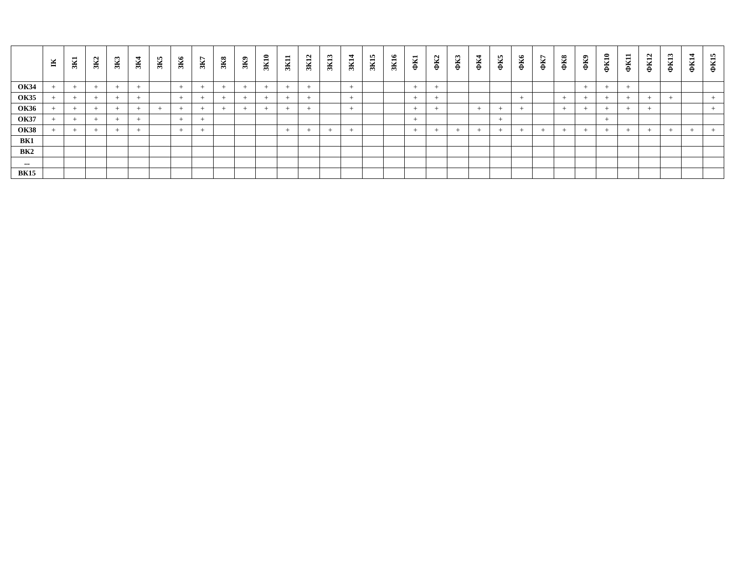| | ІК | ЗК1 | ЗК2 | ЗК3 | ЗК4 | ЗК5 | ЗК6 | ЗК7 | ЗК8 | ЗК9 | ЗК10 | ЗК11 | ЗК12 | ЗК13 | ЗК14 | ЗК15 | ЗК16 | ФК1 | ФК2 | ФК3 | ФК4 | ФК5 | ФК6 | ФК7 | ФК8 | ФК9 | ФК10 | ФК11 | ФК12 | ФК13 | ФК14 | ФК15 |
| --- | --- | --- | --- | --- | --- | --- | --- | --- | --- | --- | --- | --- | --- | --- | --- | --- | --- | --- | --- | --- | --- | --- | --- | --- | --- | --- | --- | --- | --- | --- | --- | --- |
| ОК34 | + | + | + | + | + | | + | + | + | + | + | + | + | | + | | | + | + | | | | | | | + | + | + | | | | |
| ОК35 | + | + | + | + | + | | + | + | + | + | + | + | + | | + | | | + | + | | | | + | | + | + | + | + | + | + | | + |
| ОК36 | + | + | + | + | + | + | + | + | + | + | + | + | + | | + | | | + | + | | + | + | + | | + | + | + | + | + | | | + |
| ОК37 | + | + | + | + | + | | + | + | | | | | | | | | | + | | | | + | | | | | + | | | | | |
| ОК38 | + | + | + | + | + | | + | + | | | | + | + | + | + | | | + | + | + | + | + | + | + | + | + | + | + | + | + | + | + |
| ВК1 | | | | | | | | | | | | | | | | | | | | | | | | | | | | | | | | |
| ВК2 | | | | | | | | | | | | | | | | | | | | | | | | | | | | | | | | |
| ... | | | | | | | | | | | | | | | | | | | | | | | | | | | | | | | | |
| ВК15 | | | | | | | | | | | | | | | | | | | | | | | | | | | | | | | | |